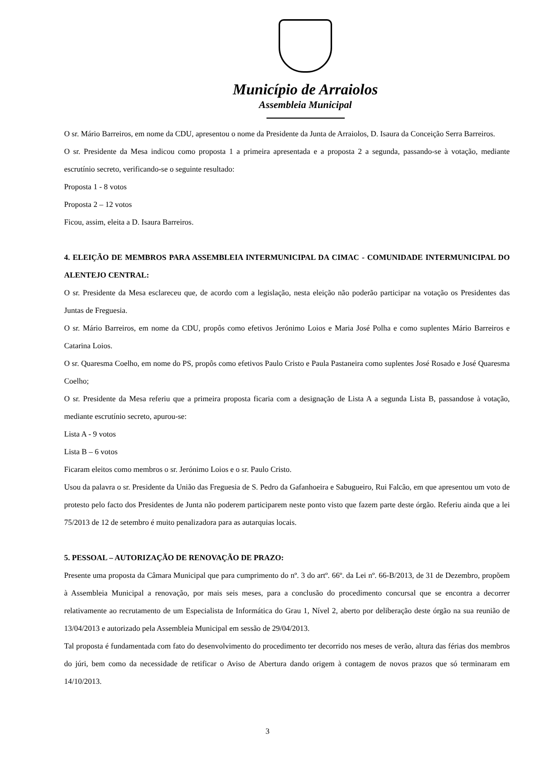Município de Arraiolos
Assembleia Municipal
O sr. Mário Barreiros, em nome da CDU, apresentou o nome da Presidente da Junta de Arraiolos, D. Isaura da Conceição Serra Barreiros.
O sr. Presidente da Mesa indicou como proposta 1 a primeira apresentada e a proposta 2 a segunda, passando-se à votação, mediante escrutínio secreto, verificando-se o seguinte resultado:
Proposta 1 - 8 votos
Proposta 2 – 12 votos
Ficou, assim, eleita a D. Isaura Barreiros.
4. ELEIÇÃO DE MEMBROS PARA ASSEMBLEIA INTERMUNICIPAL DA CIMAC - COMUNIDADE INTERMUNICIPAL DO ALENTEJO CENTRAL:
O sr. Presidente da Mesa esclareceu que, de acordo com a legislação, nesta eleição não poderão participar na votação os Presidentes das Juntas de Freguesia.
O sr. Mário Barreiros, em nome da CDU, propôs como efetivos Jerónimo Loios e Maria José Polha e como suplentes Mário Barreiros e Catarina Loios.
O sr. Quaresma Coelho, em nome do PS, propôs como efetivos Paulo Cristo e Paula Pastaneira como suplentes José Rosado e José Quaresma Coelho;
O sr. Presidente da Mesa referiu que a primeira proposta ficaria com a designação de Lista A a segunda Lista B, passandose à votação, mediante escrutínio secreto, apurou-se:
Lista A - 9 votos
Lista B – 6 votos
Ficaram eleitos como membros o sr. Jerónimo Loios e o sr. Paulo Cristo.
Usou da palavra o sr. Presidente da União das Freguesia de S. Pedro da Gafanhoeira e Sabugueiro, Rui Falcão, em que apresentou um voto de protesto pelo facto dos Presidentes de Junta não poderem participarem neste ponto visto que fazem parte deste órgão. Referiu ainda que a lei 75/2013 de 12 de setembro é muito penalizadora para as autarquias locais.
5. PESSOAL – AUTORIZAÇÃO DE RENOVAÇÃO DE PRAZO:
Presente uma proposta da Câmara Municipal que para cumprimento do nº. 3 do artº. 66º. da Lei nº. 66-B/2013, de 31 de Dezembro, propõem à Assembleia Municipal a renovação, por mais seis meses, para a conclusão do procedimento concursal que se encontra a decorrer relativamente ao recrutamento de um Especialista de Informática do Grau 1, Nível 2, aberto por deliberação deste órgão na sua reunião de 13/04/2013 e autorizado pela Assembleia Municipal em sessão de 29/04/2013.
Tal proposta é fundamentada com fato do desenvolvimento do procedimento ter decorrido nos meses de verão, altura das férias dos membros do júri, bem como da necessidade de retificar o Aviso de Abertura dando origem à contagem de novos prazos que só terminaram em 14/10/2013.
3